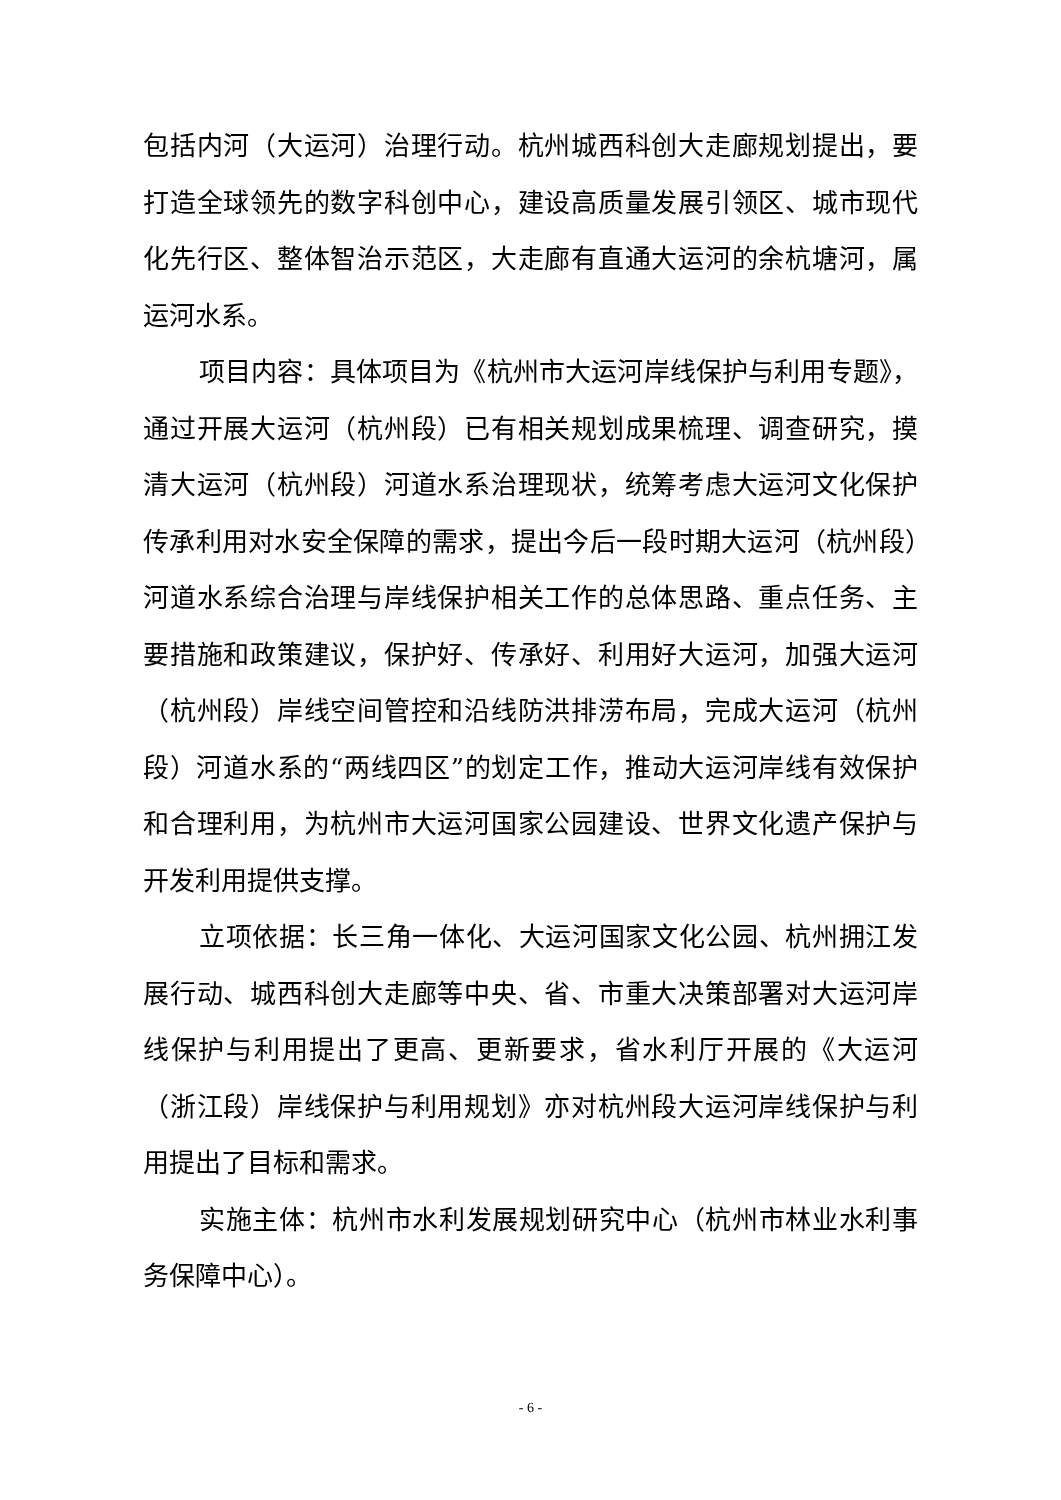包括内河（大运河）治理行动。杭州城西科创大走廊规划提出，要打造全球领先的数字科创中心，建设高质量发展引领区、城市现代化先行区、整体智治示范区，大走廊有直通大运河的余杭塘河，属运河水系。
项目内容：具体项目为《杭州市大运河岸线保护与利用专题》，通过开展大运河（杭州段）已有相关规划成果梳理、调查研究，摸清大运河（杭州段）河道水系治理现状，统筹考虑大运河文化保护传承利用对水安全保障的需求，提出今后一段时期大运河（杭州段）河道水系综合治理与岸线保护相关工作的总体思路、重点任务、主要措施和政策建议，保护好、传承好、利用好大运河，加强大运河（杭州段）岸线空间管控和沿线防洪排涝布局，完成大运河（杭州段）河道水系的“两线四区”的划定工作，推动大运河岸线有效保护和合理利用，为杭州市大运河国家公园建设、世界文化遗产保护与开发利用提供支撑。
立项依据：长三角一体化、大运河国家文化公园、杭州拥江发展行动、城西科创大走廊等中央、省、市重大决策部署对大运河岸线保护与利用提出了更高、更新要求，省水利厅开展的《大运河（浙江段）岸线保护与利用规划》亦对杭州段大运河岸线保护与利用提出了目标和需求。
实施主体：杭州市水利发展规划研究中心（杭州市林业水利事务保障中心）。
- 6 -